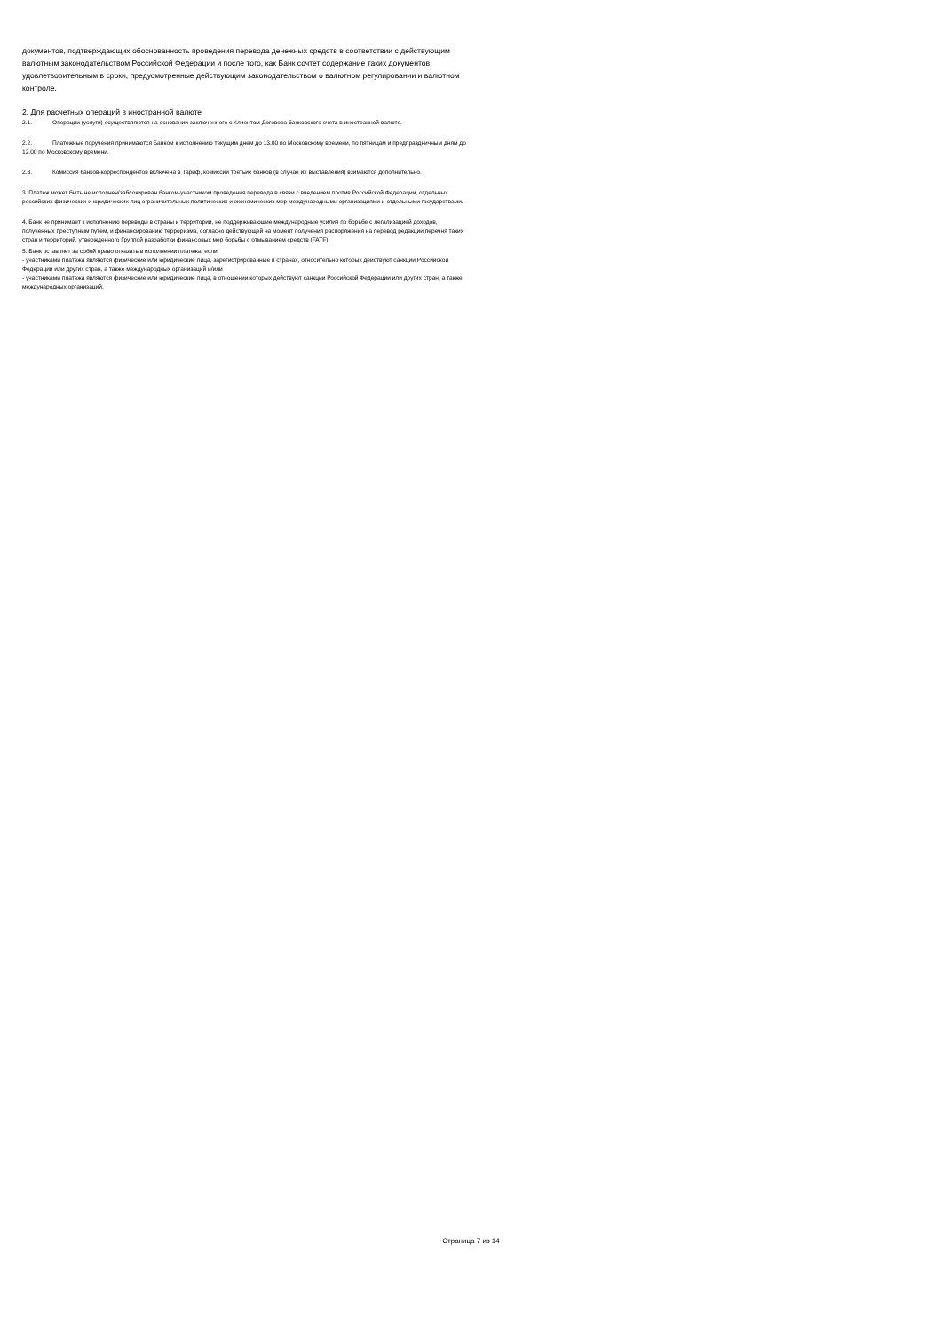документов, подтверждающих обоснованность проведения перевода денежных средств в соответствии с действующим валютным законодательством Российской Федерации и после того, как Банк сочтет содержание таких документов удовлетворительным в сроки, предусмотренные действующим законодательством о валютном регулировании и валютном контроле.
2. Для расчетных операций в иностранной валюте
2.1. Операции (услуги) осуществляются на основании заключенного с Клиентом Договора банковского счета в иностранной валюте.
2.2. Платежные поручения принимаются Банком к исполнению текущим днем до 13.00 по Московскому времени, по пятницам и предпраздничным дням до 12.00 по Московскому времени.
2.3. Комиссия банков-корреспондентов включена в Тариф, комиссии третьих банков (в случае их выставления) взимаются дополнительно.
3. Платеж может быть не исполнен/заблокирован банком-участником проведения перевода в связи с введением против Российской Федерации, отдельных российских физических и юридических лиц ограничительных политических и экономических мер международными организациями и отдельными государствами.
4. Банк не принимает к исполнению переводы в страны и территории, не поддерживающие международные усилия по борьбе с легализацией доходов, полученных преступным путем, и финансированию терроризма, согласно действующей на момент получения распоряжения на перевод редакции перечня таких стран и территорий, утвержденного Группой разработки финансовых мер борьбы с отмыванием средств (FATF).
5. Банк оставляет за собой право отказать в исполнении платежа, если:
- участниками платежа являются физические или юридические лица, зарегистрированные в странах, относительно которых действуют санкции Российской Федерации или других стран, а также международных организаций и/или
- участниками платежа являются физические или юридические лица, в отношении которых действуют санкции Российской Федерации или других стран, а также международных организаций.
Страница 7 из 14